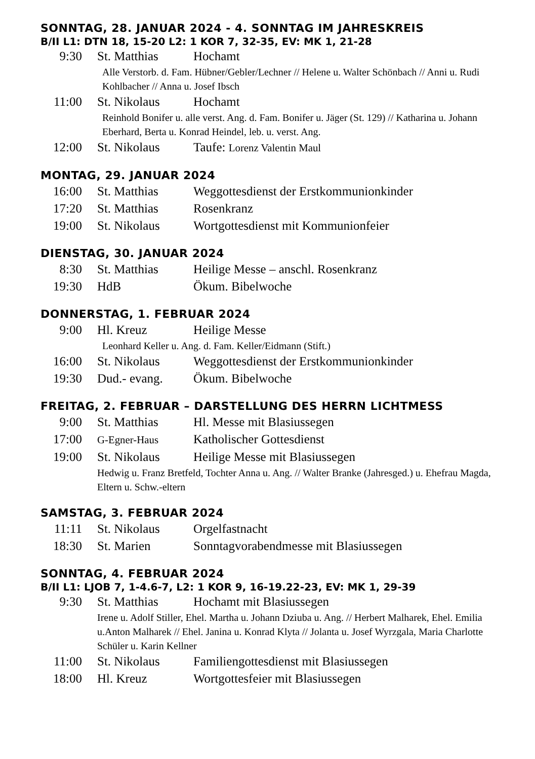SONNTAG, 28. JANUAR 2024 - 4. SONNTAG IM JAHRESKREIS
B/II L1: DTN 18, 15-20 L2: 1 KOR 7, 32-35, EV: MK 1, 21-28
9:30 St. Matthias Hochamt
Alle Verstorb. d. Fam. Hübner/Gebler/Lechner // Helene u. Walter Schönbach // Anni u. Rudi Kohlbacher // Anna u. Josef Ibsch
11:00 St. Nikolaus Hochamt
Reinhold Bonifer u. alle verst. Ang. d. Fam. Bonifer u. Jäger (St. 129) // Katharina u. Johann Eberhard, Berta u. Konrad Heindel, leb. u. verst. Ang.
12:00 St. Nikolaus Taufe: Lorenz Valentin Maul
MONTAG, 29. JANUAR 2024
16:00 St. Matthias Weggottesdienst der Erstkommunionkinder
17:20 St. Matthias Rosenkranz
19:00 St. Nikolaus Wortgottesdienst mit Kommunionfeier
DIENSTAG, 30. JANUAR 2024
8:30 St. Matthias Heilige Messe – anschl. Rosenkranz
19:30 HdB Ökum. Bibelwoche
DONNERSTAG, 1. FEBRUAR 2024
9:00 Hl. Kreuz Heilige Messe
Leonhard Keller u. Ang. d. Fam. Keller/Eidmann (Stift.)
16:00 St. Nikolaus Weggottesdienst der Erstkommunionkinder
19:30 Dud.- evang. Ökum. Bibelwoche
FREITAG, 2. FEBRUAR – DARSTELLUNG DES HERRN LICHTMESS
9:00 St. Matthias Hl. Messe mit Blasiussegen
17:00 G-Egner-Haus Katholischer Gottesdienst
19:00 St. Nikolaus Heilige Messe mit Blasiussegen
Hedwig u. Franz Bretfeld, Tochter Anna u. Ang. // Walter Branke (Jahresged.) u. Ehefrau Magda, Eltern u. Schw.-eltern
SAMSTAG, 3. FEBRUAR 2024
11:11 St. Nikolaus Orgelfastnacht
18:30 St. Marien Sonntagvorabendmesse mit Blasiussegen
SONNTAG, 4. FEBRUAR 2024
B/II L1: LJOB 7, 1-4.6-7, L2: 1 KOR 9, 16-19.22-23, EV: MK 1, 29-39
9:30 St. Matthias Hochamt mit Blasiussegen
Irene u. Adolf Stiller, Ehel. Martha u. Johann Dziuba u. Ang. // Herbert Malharek, Ehel. Emilia u.Anton Malharek // Ehel. Janina u. Konrad Klyta // Jolanta u. Josef Wyrzgala, Maria Charlotte Schüler u. Karin Kellner
11:00 St. Nikolaus Familiengottesdienst mit Blasiussegen
18:00 Hl. Kreuz Wortgottesfeier mit Blasiussegen